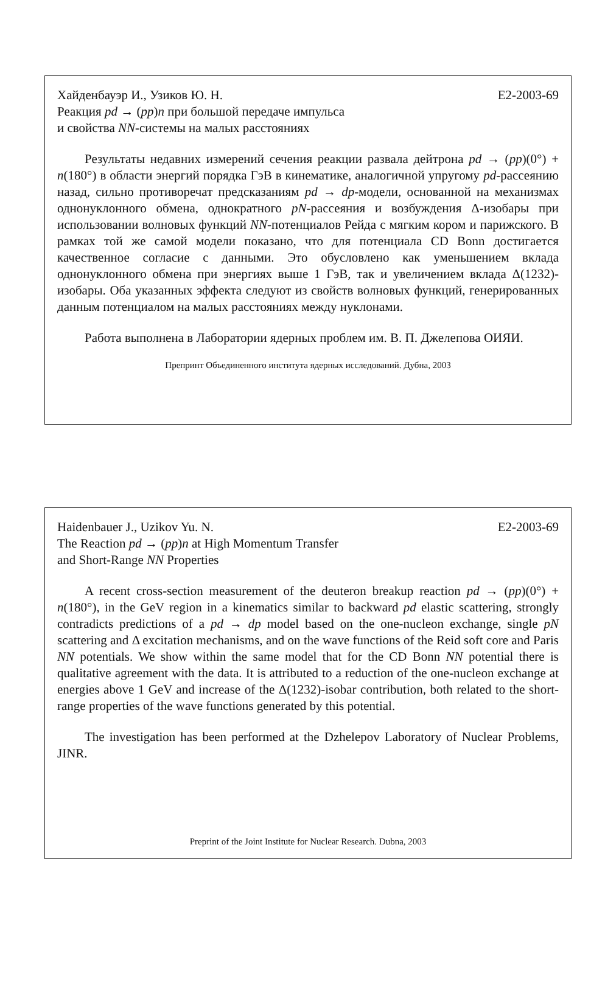Хайденбауэр И., Узиков Ю. Н. E2-2003-69
Реакция pd → (pp)n при большой передаче импульса
и свойства NN-системы на малых расстояниях
Результаты недавних измерений сечения реакции развала дейтрона pd → (pp)(0°) + n(180°) в области энергий порядка ГэВ в кинематике, аналогичной упругому pd-рассеянию назад, сильно противоречат предсказаниям pd → dp-модели, основанной на механизмах однонуклонного обмена, однократного pN-рассеяния и возбуждения Δ-изобары при использовании волновых функций NN-потенциалов Рейда с мягким кором и парижского. В рамках той же самой модели показано, что для потенциала CD Bonn достигается качественное согласие с данными. Это обусловлено как уменьшением вклада однонуклонного обмена при энергиях выше 1 ГэВ, так и увеличением вклада Δ(1232)-изобары. Оба указанных эффекта следуют из свойств волновых функций, генерированных данным потенциалом на малых расстояниях между нуклонами.
Работа выполнена в Лаборатории ядерных проблем им. В. П. Джелепова ОИЯИ.
Препринт Объединенного института ядерных исследований. Дубна, 2003
Haidenbauer J., Uzikov Yu. N. E2-2003-69
The Reaction pd → (pp)n at High Momentum Transfer
and Short-Range NN Properties
A recent cross-section measurement of the deuteron breakup reaction pd → (pp)(0°) + n(180°), in the GeV region in a kinematics similar to backward pd elastic scattering, strongly contradicts predictions of a pd → dp model based on the one-nucleon exchange, single pN scattering and Δ excitation mechanisms, and on the wave functions of the Reid soft core and Paris NN potentials. We show within the same model that for the CD Bonn NN potential there is qualitative agreement with the data. It is attributed to a reduction of the one-nucleon exchange at energies above 1 GeV and increase of the Δ(1232)-isobar contribution, both related to the short-range properties of the wave functions generated by this potential.
The investigation has been performed at the Dzhelepov Laboratory of Nuclear Problems, JINR.
Preprint of the Joint Institute for Nuclear Research. Dubna, 2003